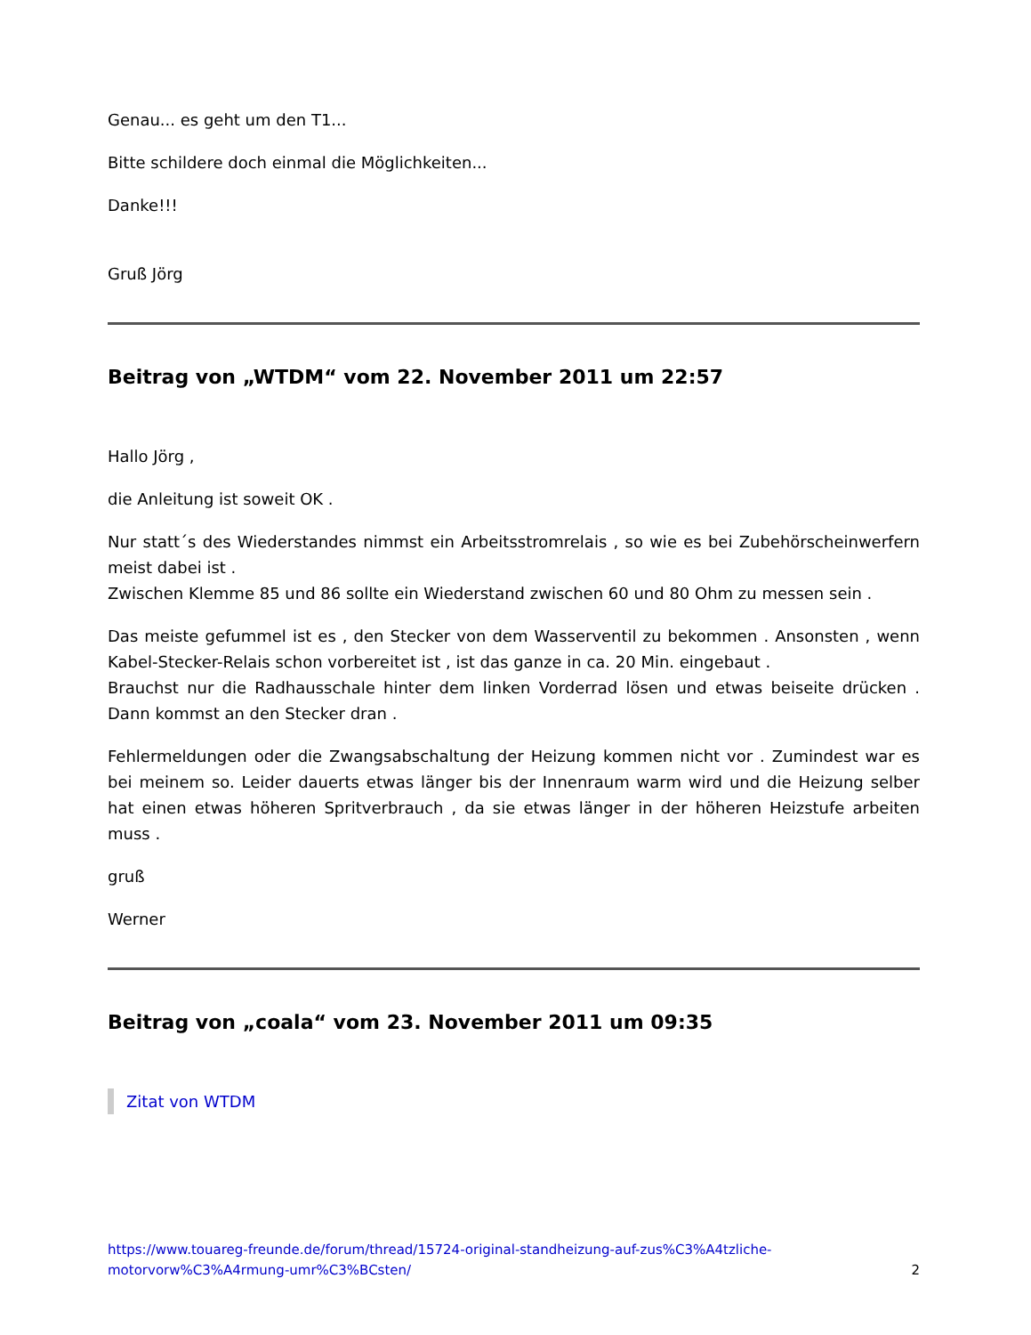Genau... es geht um den T1...
Bitte schildere doch einmal die Möglichkeiten...
Danke!!!
Gruß Jörg
Beitrag von „WTDM“ vom 22. November 2011 um 22:57
Hallo Jörg ,
die Anleitung ist soweit OK .
Nur statt´s des Wiederstandes nimmst ein Arbeitsstromrelais , so wie es bei Zubehörscheinwerfern meist dabei ist .
Zwischen Klemme 85 und 86 sollte ein Wiederstand zwischen 60 und 80 Ohm zu messen sein .
Das meiste gefummel ist es , den Stecker von dem Wasserventil zu bekommen . Ansonsten , wenn Kabel-Stecker-Relais schon vorbereitet ist , ist das ganze in ca. 20 Min. eingebaut .
Brauchst nur die Radhausschale hinter dem linken Vorderrad lösen und etwas beiseite drücken . Dann kommst an den Stecker dran .
Fehlermeldungen oder die Zwangsabschaltung der Heizung kommen nicht vor . Zumindest war es bei meinem so. Leider dauerts etwas länger bis der Innenraum warm wird und die Heizung selber hat einen etwas höheren Spritverbrauch , da sie etwas länger in der höheren Heizstufe arbeiten muss .
gruß
Werner
Beitrag von „coala“ vom 23. November 2011 um 09:35
Zitat von WTDM
https://www.touareg-freunde.de/forum/thread/15724-original-standheizung-auf-zus%C3%A4tzliche-motorvorw%C3%A4rmung-umr%C3%BCsten/ 2